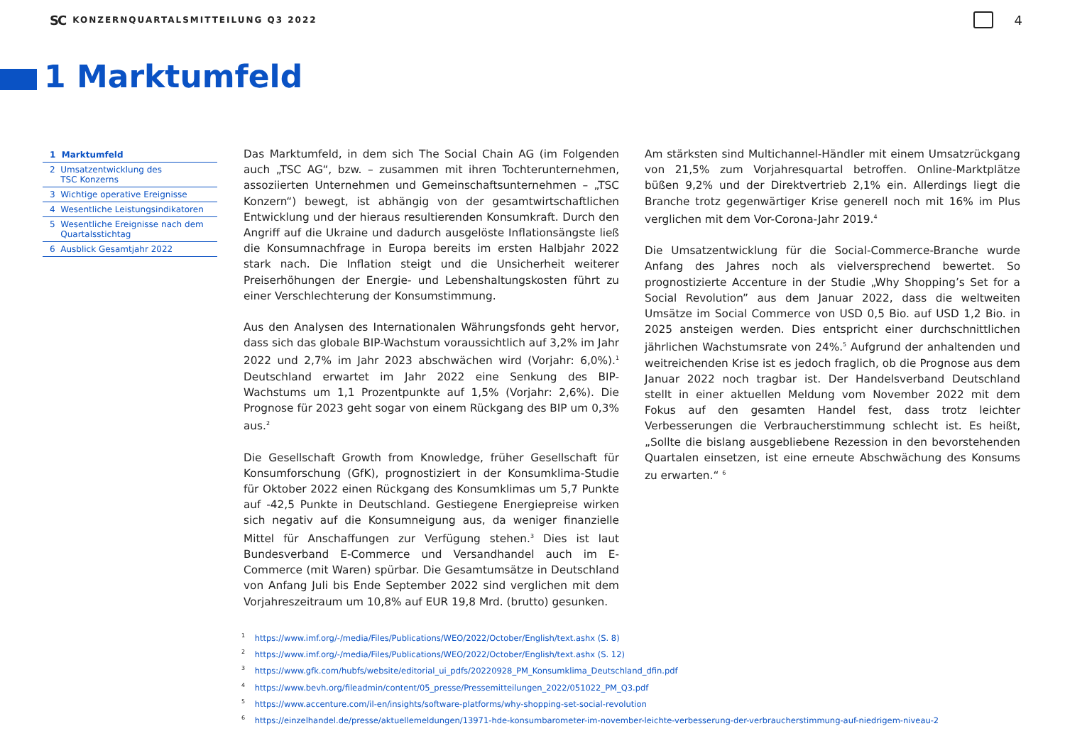SC KONZERNQUARTALSMITTEILUNG Q3 2022 4
1 Marktumfeld
1 Marktumfeld
2 Umsatzentwicklung des
TSC Konzerns
3 Wichtige operative Ereignisse
4 Wesentliche Leistungsindikatoren
5 Wesentliche Ereignisse nach dem
Quartalsstichtag
6 Ausblick Gesamtjahr 2022
Das Marktumfeld, in dem sich The Social Chain AG (im Folgenden auch „TSC AG“, bzw. – zusammen mit ihren Tochterunternehmen, assoziierten Unternehmen und Gemeinschaftsunternehmen – „TSC Konzern“) bewegt, ist abhängig von der gesamtwirtschaftlichen Entwicklung und der hieraus resultierenden Konsumkraft. Durch den Angriff auf die Ukraine und dadurch ausgelöste Inflationsängste ließ die Konsumnachfrage in Europa bereits im ersten Halbjahr 2022 stark nach. Die Inflation steigt und die Unsicherheit weiterer Preiserhöhungen der Energie- und Lebenshaltungskosten führt zu einer Verschlechterung der Konsumstimmung.
Aus den Analysen des Internationalen Währungsfonds geht hervor, dass sich das globale BIP-Wachstum voraussichtlich auf 3,2% im Jahr 2022 und 2,7% im Jahr 2023 abschwächen wird (Vorjahr: 6,0%).<sup>1</sup> Deutschland erwartet im Jahr 2022 eine Senkung des BIP-Wachstums um 1,1 Prozentpunkte auf 1,5% (Vorjahr: 2,6%). Die Prognose für 2023 geht sogar von einem Rückgang des BIP um 0,3% aus.<sup>2</sup>
Die Gesellschaft Growth from Knowledge, früher Gesellschaft für Konsumforschung (GfK), prognostiziert in der Konsumklima-Studie für Oktober 2022 einen Rückgang des Konsumklimas um 5,7 Punkte auf -42,5 Punkte in Deutschland. Gestiegene Energiepreise wirken sich negativ auf die Konsumneigung aus, da weniger finanzielle Mittel für Anschaffungen zur Verfügung stehen.<sup>3</sup> Dies ist laut Bundesverband E-Commerce und Versandhandel auch im E-Commerce (mit Waren) spürbar. Die Gesamtumsätze in Deutschland von Anfang Juli bis Ende September 2022 sind verglichen mit dem Vorjahreszeitraum um 10,8% auf EUR 19,8 Mrd. (brutto) gesunken.
Am stärksten sind Multichannel-Händler mit einem Umsatzrückgang von 21,5% zum Vorjahresquartal betroffen. Online-Marktplätze büßen 9,2% und der Direktvertrieb 2,1% ein. Allerdings liegt die Branche trotz gegenwärtiger Krise generell noch mit 16% im Plus verglichen mit dem Vor-Corona-Jahr 2019.<sup>4</sup>
Die Umsatzentwicklung für die Social-Commerce-Branche wurde Anfang des Jahres noch als vielversprechend bewertet. So prognostizierte Accenture in der Studie „Why Shopping’s Set for a Social Revolution” aus dem Januar 2022, dass die weltweiten Umsätze im Social Commerce von USD 0,5 Bio. auf USD 1,2 Bio. in 2025 ansteigen werden. Dies entspricht einer durchschnittlichen jährlichen Wachstumsrate von 24%.<sup>5</sup> Aufgrund der anhaltenden und weitreichenden Krise ist es jedoch fraglich, ob die Prognose aus dem Januar 2022 noch tragbar ist. Der Handelsverband Deutschland stellt in einer aktuellen Meldung vom November 2022 mit dem Fokus auf den gesamten Handel fest, dass trotz leichter Verbesserungen die Verbraucherstimmung schlecht ist. Es heißt, „Sollte die bislang ausgebliebene Rezession in den bevorstehenden Quartalen einsetzen, ist eine erneute Abschwächung des Konsums zu erwarten.“ <sup>6</sup>
<sup>1</sup> https://www.imf.org/-/media/Files/Publications/WEO/2022/October/English/text.ashx (S. 8)
<sup>2</sup> https://www.imf.org/-/media/Files/Publications/WEO/2022/October/English/text.ashx (S. 12)
<sup>3</sup> https://www.gfk.com/hubfs/website/editorial_ui_pdfs/20220928_PM_Konsumklima_Deutschland_dfin.pdf
<sup>4</sup> https://www.bevh.org/fileadmin/content/05_presse/Pressemitteilungen_2022/051022_PM_Q3.pdf
<sup>5</sup> https://www.accenture.com/il-en/insights/software-platforms/why-shopping-set-social-revolution
<sup>6</sup> https://einzelhandel.de/presse/aktuellemeldungen/13971-hde-konsumbarometer-im-november-leichte-verbesserung-der-verbraucherstimmung-auf-niedrigem-niveau-2